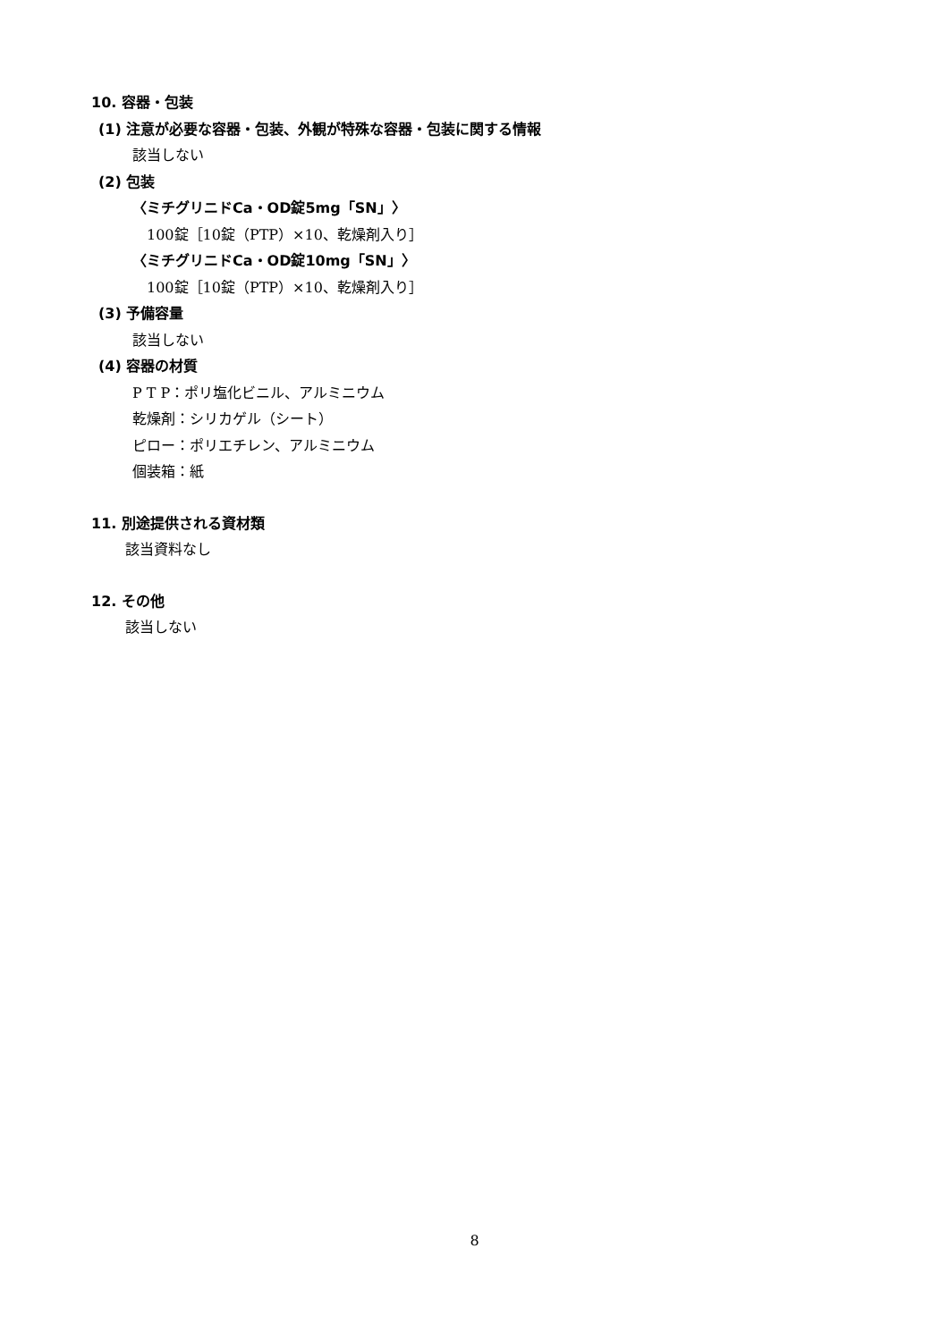10. 容器・包装
(1) 注意が必要な容器・包装、外観が特殊な容器・包装に関する情報
該当しない
(2) 包装
〈ミチグリニドCa・OD錠5mg「SN」〉
100錠［10錠（PTP）×10、乾燥剤入り］
〈ミチグリニドCa・OD錠10mg「SN」〉
100錠［10錠（PTP）×10、乾燥剤入り］
(3) 予備容量
該当しない
(4) 容器の材質
P T P：ポリ塩化ビニル、アルミニウム
乾燥剤：シリカゲル（シート）
ピロー：ポリエチレン、アルミニウム
個装箱：紙
11. 別途提供される資材類
該当資料なし
12. その他
該当しない
8